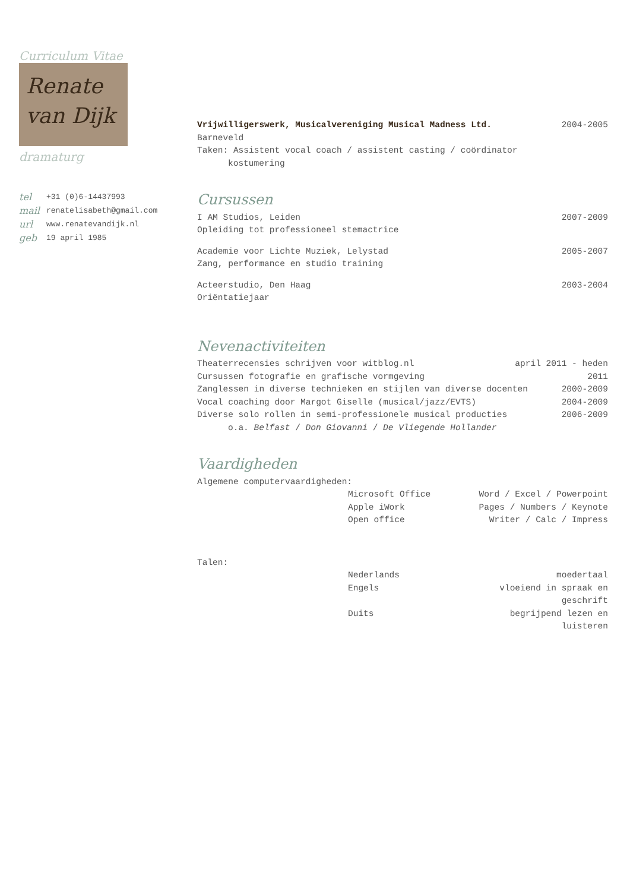Curriculum Vitae
Renate
van Dijk
dramaturg
tel +31 (0)6-14437993
mail renatelisabeth@gmail.com
url www.renatevandijk.nl
geb 19 april 1985
Vrijwilligerswerk, Musicalvereniging Musical Madness Ltd. 2004-2005
Barneveld
Taken: Assistent vocal coach / assistent casting / coördinator
kostumering
Cursussen
I AM Studios, Leiden 2007-2009
Opleiding tot professioneel stemactrice
Academie voor Lichte Muziek, Lelystad 2005-2007
Zang, performance en studio training
Acteerstudio, Den Haag 2003-2004
Oriëntatiejaar
Nevenactiviteiten
Theaterrecensies schrijven voor witblog.nl april 2011 - heden
Cursussen fotografie en grafische vormgeving 2011
Zanglessen in diverse technieken en stijlen van diverse docenten 2000-2009
Vocal coaching door Margot Giselle (musical/jazz/EVTS) 2004-2009
Diverse solo rollen in semi-professionele musical producties 2006-2009
o.a. Belfast / Don Giovanni / De Vliegende Hollander
Vaardigheden
Algemene computervaardigheden:
Microsoft Office Word / Excel / Powerpoint
Apple iWork Pages / Numbers / Keynote
Open office Writer / Calc / Impress
Talen:
Nederlands moedertaal
Engels vloeiend in spraak en geschrift
Duits begrijpend lezen en luisteren